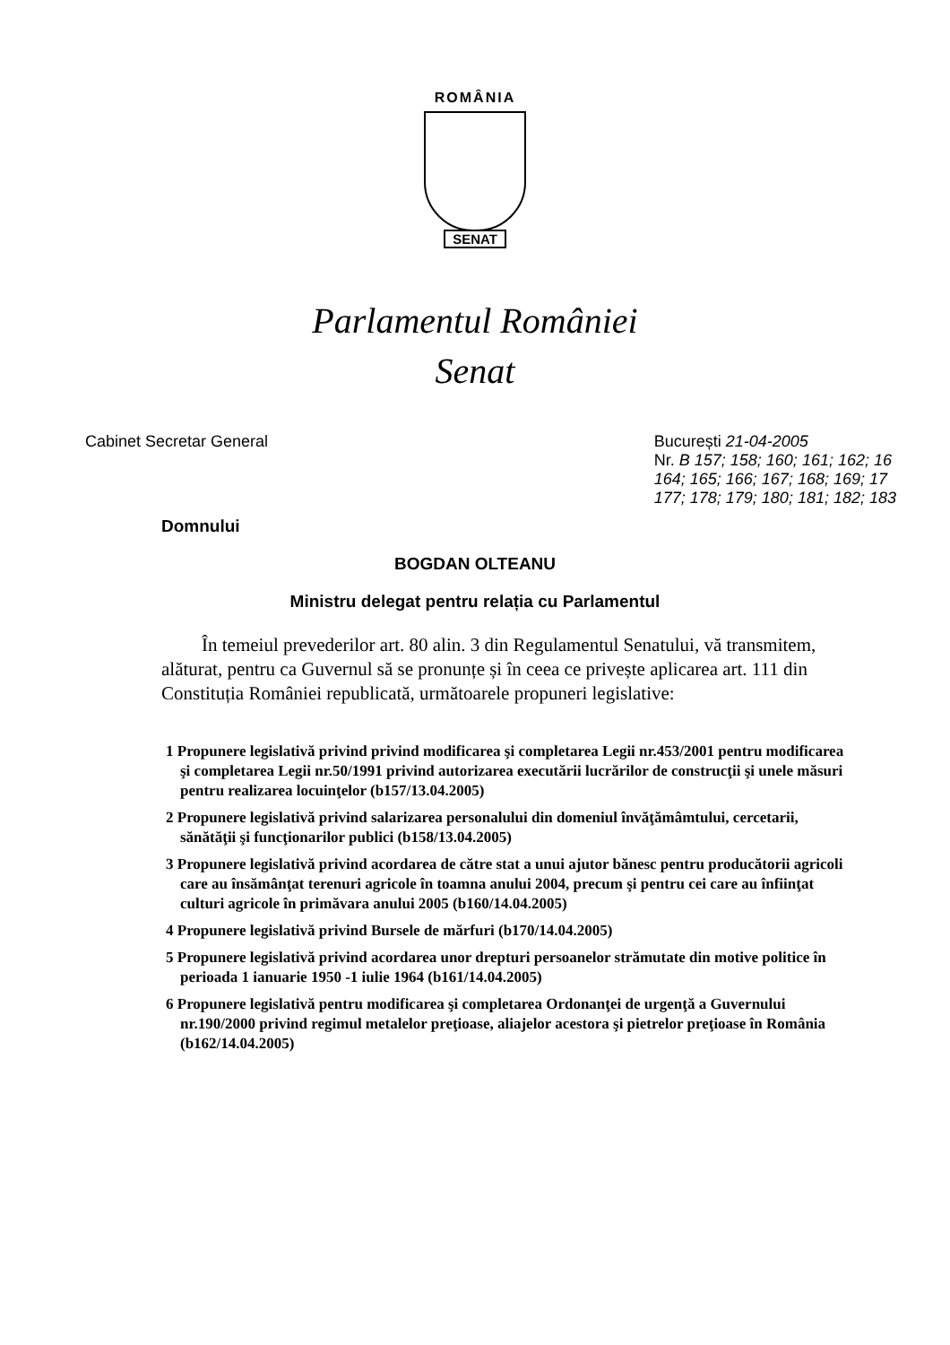ROMÂNIA
SENAT
Parlamentul României
Senat
Cabinet Secretar General București 21-04-2005
Nr. B 157; 158; 160; 161; 162; 16
164; 165; 166; 167; 168; 169; 17
177; 178; 179; 180; 181; 182; 183
Domnului
BOGDAN OLTEANU
Ministru delegat pentru relația cu Parlamentul
În temeiul prevederilor art. 80 alin. 3 din Regulamentul Senatului, vă transmitem, alăturat, pentru ca Guvernul să se pronunțe și în ceea ce privește aplicarea art. 111 din Constituția României republicată, următoarele propuneri legislative:
1 Propunere legislativă privind privind modificarea şi completarea Legii nr.453/2001 pentru modificarea şi completarea Legii nr.50/1991 privind autorizarea executării lucrărilor de construcţii şi unele măsuri pentru realizarea locuinţelor (b157/13.04.2005)
2 Propunere legislativă privind salarizarea personalului din domeniul învăţămâmtului, cercetarii, sănătăţii şi funcţionarilor publici (b158/13.04.2005)
3 Propunere legislativă privind acordarea de către stat a unui ajutor bănesc pentru producătorii agricoli care au însămânţat terenuri agricole în toamna anului 2004, precum şi pentru cei care au înfiinţat culturi agricole în primăvara anului 2005 (b160/14.04.2005)
4 Propunere legislativă privind Bursele de mărfuri (b170/14.04.2005)
5 Propunere legislativă privind acordarea unor drepturi persoanelor strămutate din motive politice în perioada 1 ianuarie 1950 -1 iulie 1964 (b161/14.04.2005)
6 Propunere legislativă pentru modificarea şi completarea Ordonanţei de urgenţă a Guvernului nr.190/2000 privind regimul metalelor preţioase, aliajelor acestora şi pietrelor preţioase în România (b162/14.04.2005)